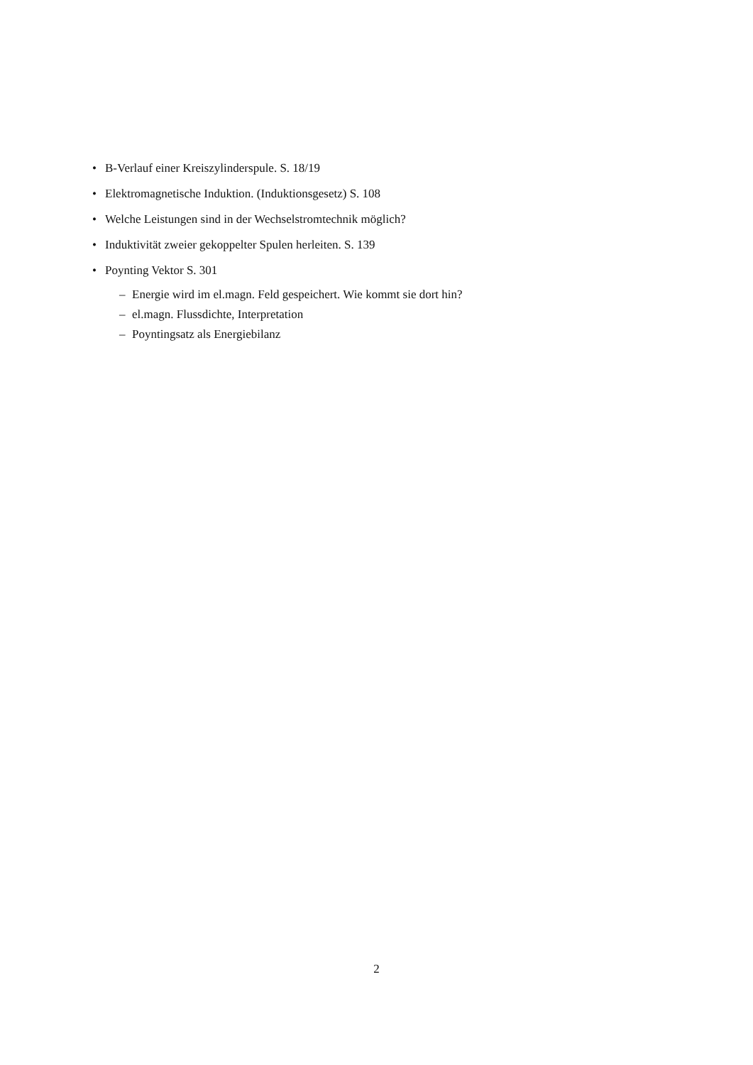• B-Verlauf einer Kreiszylinderspule. S. 18/19
• Elektromagnetische Induktion. (Induktionsgesetz) S. 108
• Welche Leistungen sind in der Wechselstromtechnik möglich?
• Induktivität zweier gekoppelter Spulen herleiten. S. 139
• Poynting Vektor S. 301
– Energie wird im el.magn. Feld gespeichert. Wie kommt sie dort hin?
– el.magn. Flussdichte, Interpretation
– Poyntingsatz als Energiebilanz
2